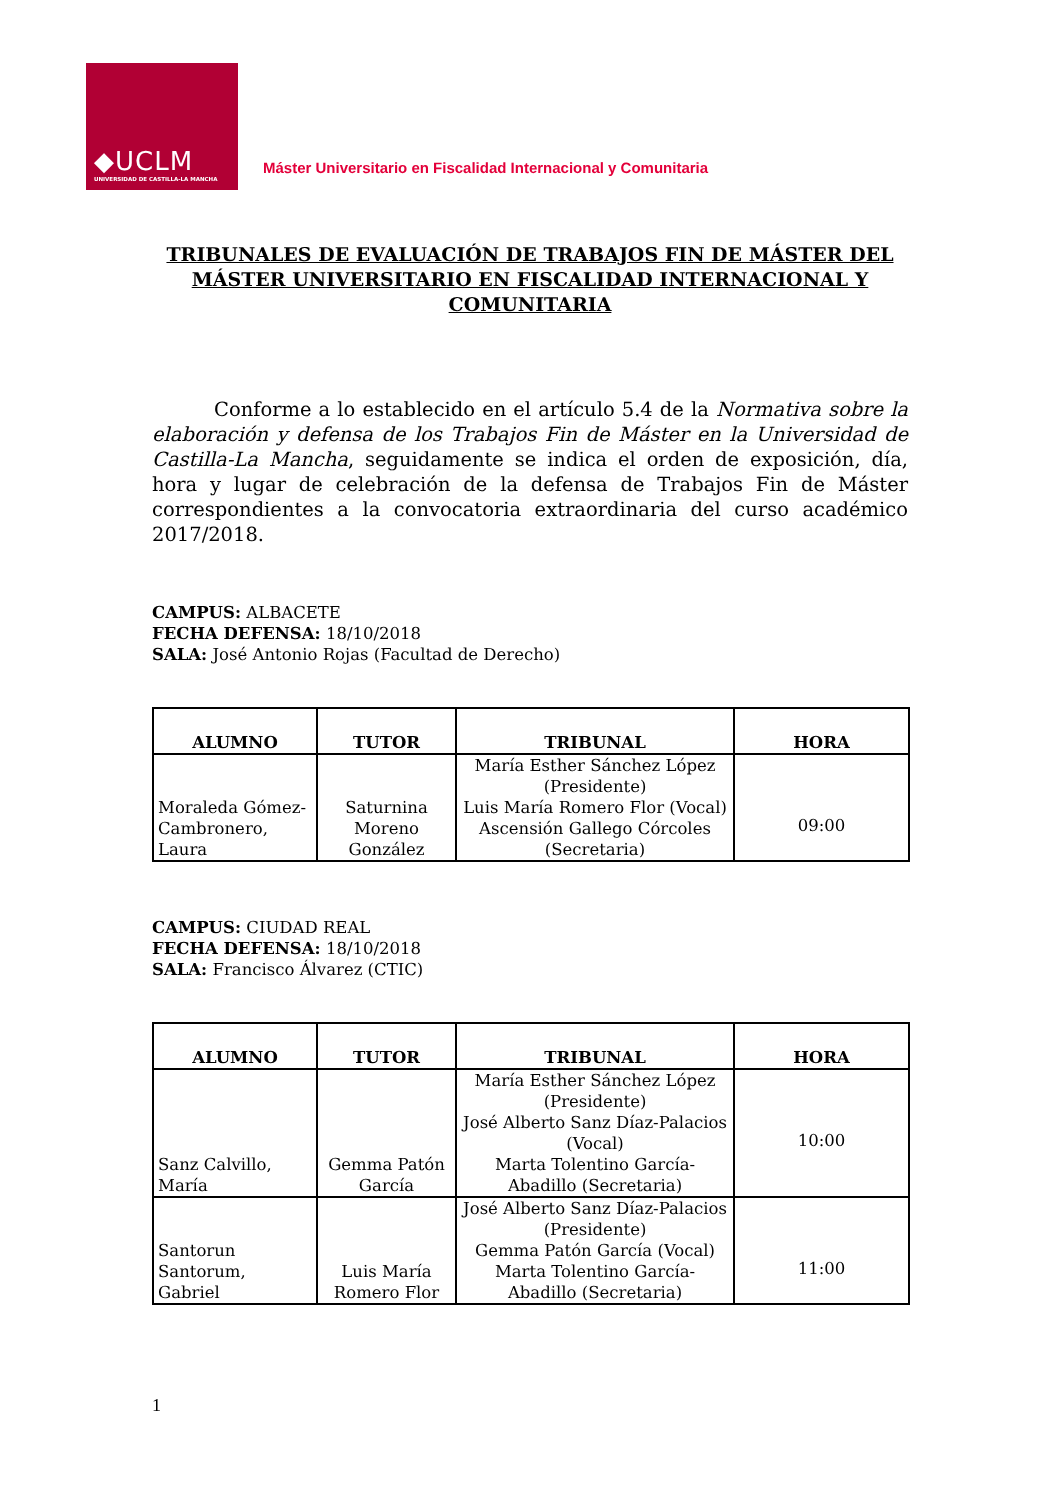◆UCLM
UNIVERSIDAD DE CASTILLA-LA MANCHA
Máster Universitario en Fiscalidad Internacional y Comunitaria
TRIBUNALES DE EVALUACIÓN DE TRABAJOS FIN DE MÁSTER DEL MÁSTER UNIVERSITARIO EN FISCALIDAD INTERNACIONAL Y COMUNITARIA
Conforme a lo establecido en el artículo 5.4 de la Normativa sobre la elaboración y defensa de los Trabajos Fin de Máster en la Universidad de Castilla-La Mancha, seguidamente se indica el orden de exposición, día, hora y lugar de celebración de la defensa de Trabajos Fin de Máster correspondientes a la convocatoria extraordinaria del curso académico 2017/2018.
CAMPUS: ALBACETE
FECHA DEFENSA: 18/10/2018
SALA: José Antonio Rojas (Facultad de Derecho)
| ALUMNO | TUTOR | TRIBUNAL | HORA |
| --- | --- | --- | --- |
| Moraleda Gómez-Cambronero, Laura | Saturnina Moreno González | María Esther Sánchez López (Presidente) Luis María Romero Flor (Vocal) Ascensión Gallego Córcoles (Secretaria) | 09:00 |
CAMPUS: CIUDAD REAL
FECHA DEFENSA: 18/10/2018
SALA: Francisco Álvarez (CTIC)
| ALUMNO | TUTOR | TRIBUNAL | HORA |
| --- | --- | --- | --- |
| Sanz Calvillo, María | Gemma Patón García | María Esther Sánchez López (Presidente) José Alberto Sanz Díaz-Palacios (Vocal) Marta Tolentino García-Abadillo (Secretaria) | 10:00 |
| Santorun Santorum, Gabriel | Luis María Romero Flor | José Alberto Sanz Díaz-Palacios (Presidente) Gemma Patón García (Vocal) Marta Tolentino García-Abadillo (Secretaria) | 11:00 |
1